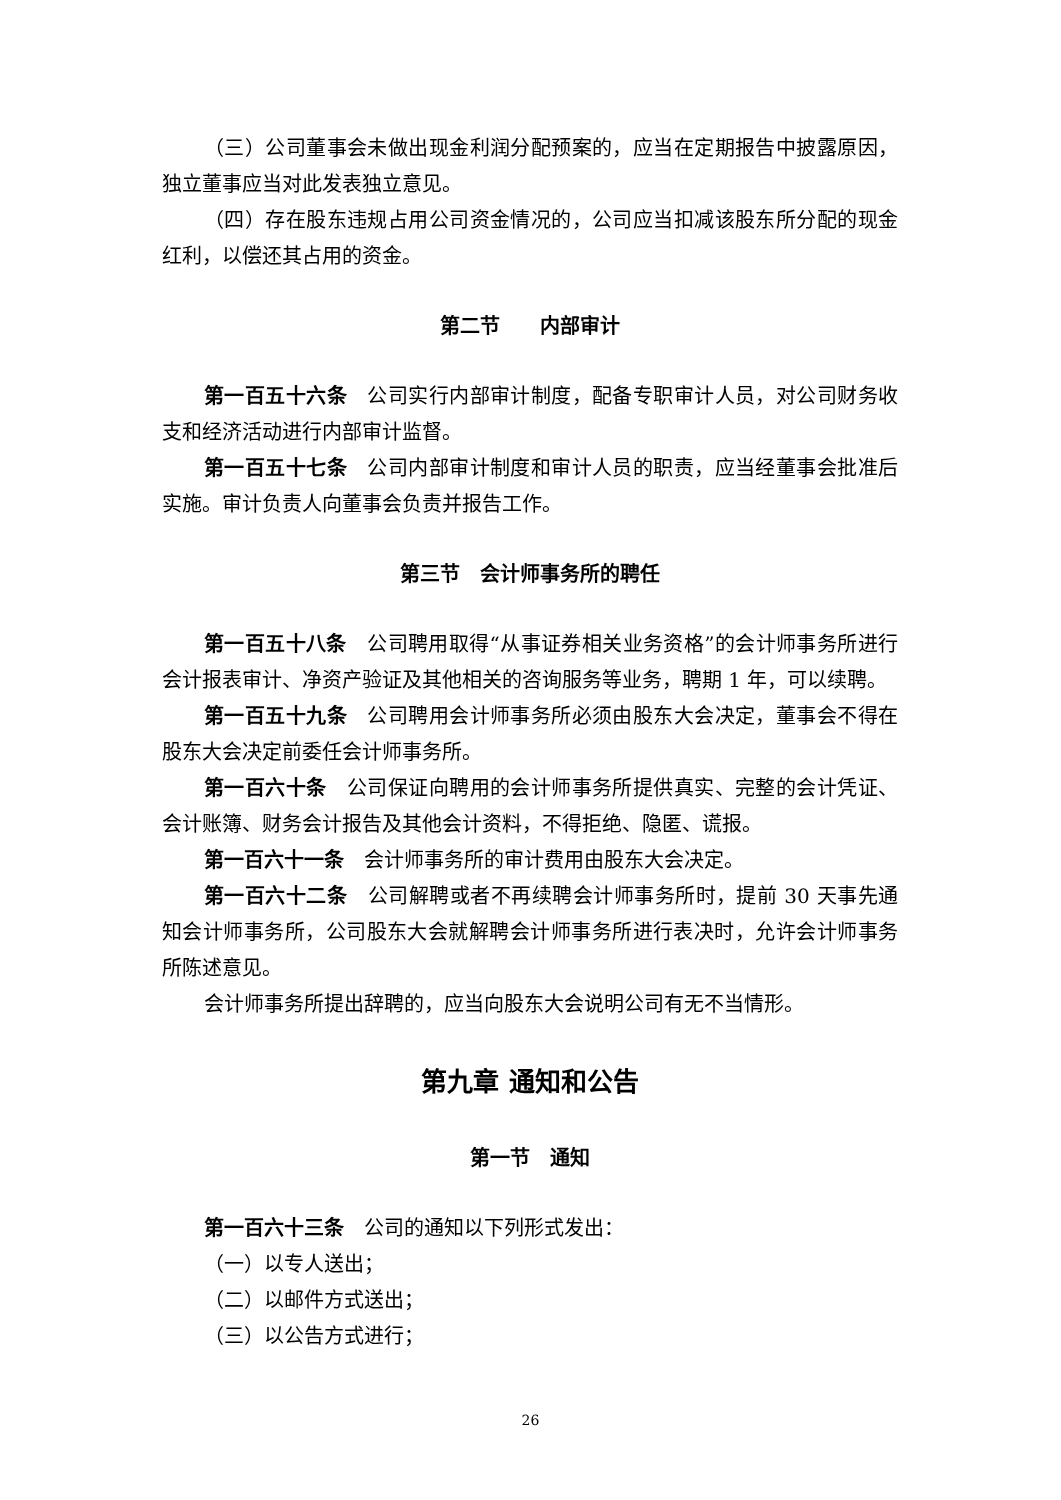（三）公司董事会未做出现金利润分配预案的，应当在定期报告中披露原因，独立董事应当对此发表独立意见。
（四）存在股东违规占用公司资金情况的，公司应当扣减该股东所分配的现金红利，以偿还其占用的资金。
第二节　　内部审计
第一百五十六条　公司实行内部审计制度，配备专职审计人员，对公司财务收支和经济活动进行内部审计监督。
第一百五十七条　公司内部审计制度和审计人员的职责，应当经董事会批准后实施。审计负责人向董事会负责并报告工作。
第三节　会计师事务所的聘任
第一百五十八条　公司聘用取得“从事证券相关业务资格”的会计师事务所进行会计报表审计、净资产验证及其他相关的咨询服务等业务，聘期 1 年，可以续聘。
第一百五十九条　公司聘用会计师事务所必须由股东大会决定，董事会不得在股东大会决定前委任会计师事务所。
第一百六十条　公司保证向聘用的会计师事务所提供真实、完整的会计凭证、会计账簿、财务会计报告及其他会计资料，不得拒绝、隐匿、谎报。
第一百六十一条　会计师事务所的审计费用由股东大会决定。
第一百六十二条　公司解聘或者不再续聘会计师事务所时，提前 30 天事先通知会计师事务所，公司股东大会就解聘会计师事务所进行表决时，允许会计师事务所陈述意见。
会计师事务所提出辞聘的，应当向股东大会说明公司有无不当情形。
第九章 通知和公告
第一节　通知
第一百六十三条　公司的通知以下列形式发出：
（一）以专人送出；
（二）以邮件方式送出；
（三）以公告方式进行；
26